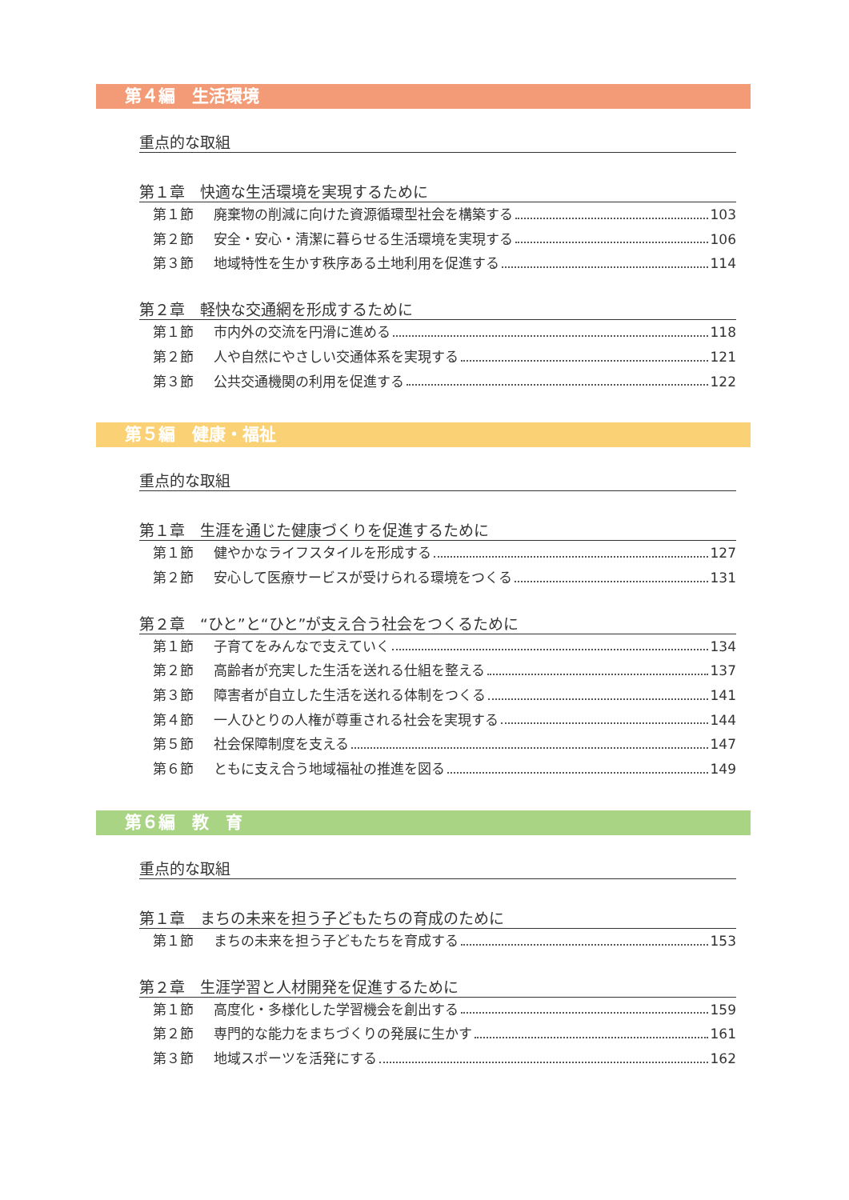第４編　生活環境
重点的な取組
第１章　快適な生活環境を実現するために
第１節 廃棄物の削減に向けた資源循環型社会を構築する 103
第２節 安全・安心・清潔に暮らせる生活環境を実現する 106
第３節 地域特性を生かす秩序ある土地利用を促進する 114
第２章　軽快な交通網を形成するために
第１節 市内外の交流を円滑に進める 118
第２節 人や自然にやさしい交通体系を実現する 121
第３節 公共交通機関の利用を促進する 122
第５編　健康・福祉
重点的な取組
第１章　生涯を通じた健康づくりを促進するために
第１節 健やかなライフスタイルを形成する 127
第２節 安心して医療サービスが受けられる環境をつくる 131
第２章　“ひと”と“ひと”が支え合う社会をつくるために
第１節 子育てをみんなで支えていく 134
第２節 高齢者が充実した生活を送れる仕組を整える 137
第３節 障害者が自立した生活を送れる体制をつくる 141
第４節 一人ひとりの人権が尊重される社会を実現する 144
第５節 社会保障制度を支える 147
第６節 ともに支え合う地域福祉の推進を図る 149
第６編　教　育
重点的な取組
第１章　まちの未来を担う子どもたちの育成のために
第１節 まちの未来を担う子どもたちを育成する 153
第２章　生涯学習と人材開発を促進するために
第１節 高度化・多様化した学習機会を創出する 159
第２節 専門的な能力をまちづくりの発展に生かす 161
第３節 地域スポーツを活発にする 162